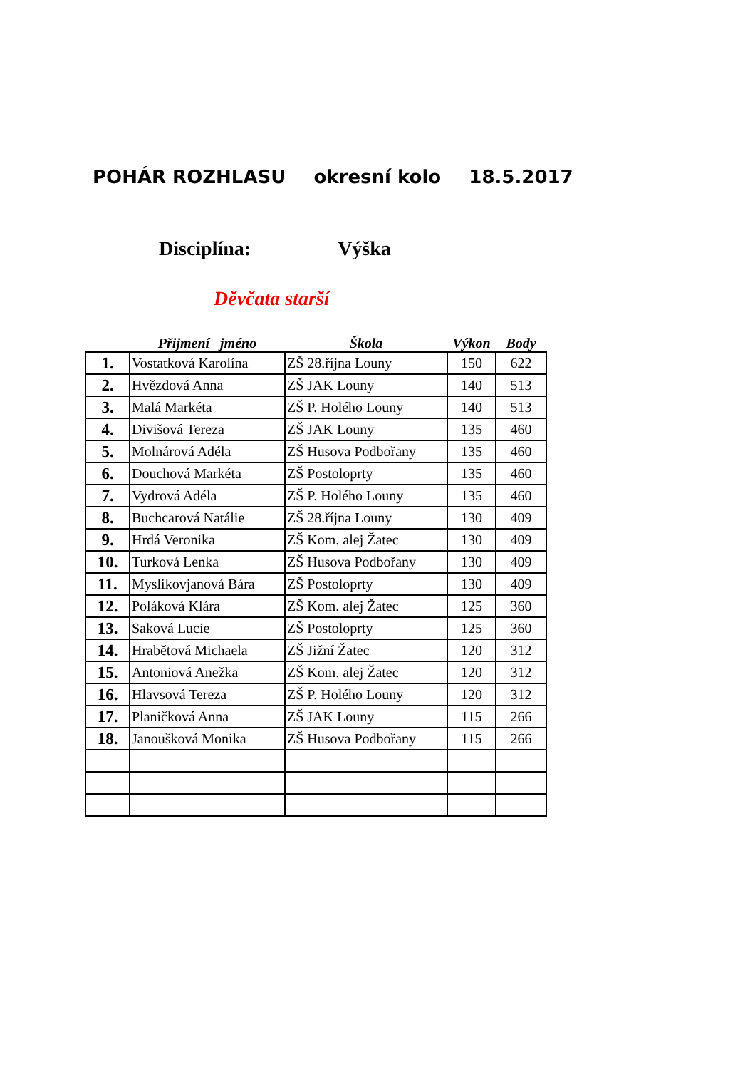POHÁR ROZHLASU okresní kolo 18.5.2017
Disciplína: Výška
Děvčata starší
| | Přijmení jméno | Škola | Výkon | Body |
| --- | --- | --- | --- | --- |
| 1. | Vostatková Karolína | ZŠ 28.října Louny | 150 | 622 |
| 2. | Hvězdová Anna | ZŠ JAK Louny | 140 | 513 |
| 3. | Malá Markéta | ZŠ P. Holého Louny | 140 | 513 |
| 4. | Divišová Tereza | ZŠ JAK Louny | 135 | 460 |
| 5. | Molnárová Adéla | ZŠ Husova Podbořany | 135 | 460 |
| 6. | Douchová Markéta | ZŠ Postoloprty | 135 | 460 |
| 7. | Vydrová Adéla | ZŠ P. Holého Louny | 135 | 460 |
| 8. | Buchcarová Natálie | ZŠ 28.října Louny | 130 | 409 |
| 9. | Hrdá Veronika | ZŠ Kom. alej Žatec | 130 | 409 |
| 10. | Turková Lenka | ZŠ Husova Podbořany | 130 | 409 |
| 11. | Myslikovjanová Bára | ZŠ Postoloprty | 130 | 409 |
| 12. | Poláková Klára | ZŠ Kom. alej Žatec | 125 | 360 |
| 13. | Saková Lucie | ZŠ Postoloprty | 125 | 360 |
| 14. | Hrabětová Michaela | ZŠ Jižní Žatec | 120 | 312 |
| 15. | Antoniová Anežka | ZŠ Kom. alej Žatec | 120 | 312 |
| 16. | Hlavsová Tereza | ZŠ P. Holého Louny | 120 | 312 |
| 17. | Planičková Anna | ZŠ JAK Louny | 115 | 266 |
| 18. | Janoušková Monika | ZŠ Husova Podbořany | 115 | 266 |